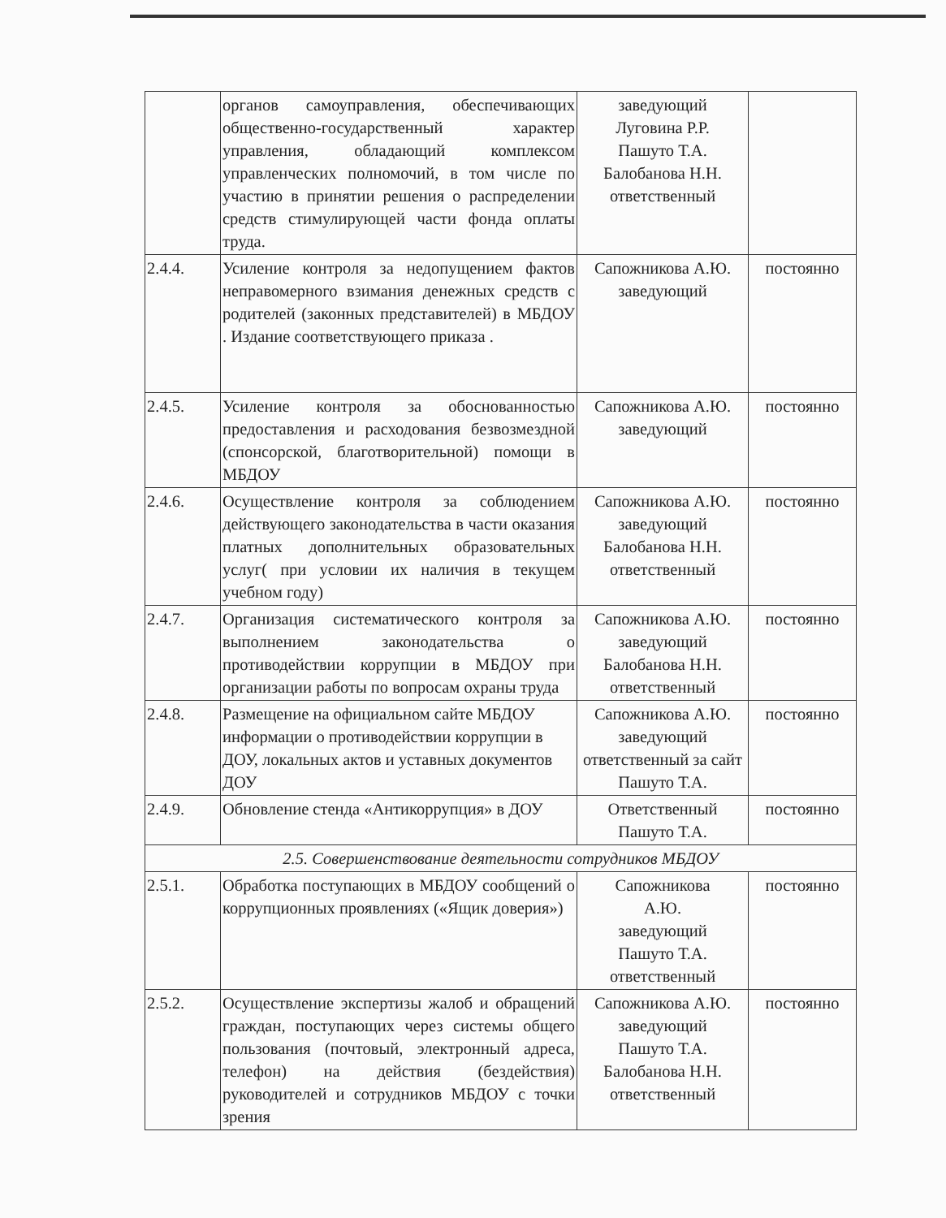| | органов самоуправления, обеспечивающих общественно-государственный характер управления, обладающий комплексом управленческих полномочий, в том числе по участию в принятии решения о распределении средств стимулирующей части фонда оплаты труда. | заведующий Луговина Р.Р. Пашуто Т.А. Балобанова Н.Н. ответственный | |
| 2.4.4. | Усиление контроля за недопущением фактов неправомерного взимания денежных средств с родителей (законных представителей) в МБДОУ . Издание соответствующего приказа . | Сапожникова А.Ю. заведующий | постоянно |
| 2.4.5. | Усиление контроля за обоснованностью предоставления и расходования безвозмездной (спонсорской, благотворительной) помощи в МБДОУ | Сапожникова А.Ю. заведующий | постоянно |
| 2.4.6. | Осуществление контроля за соблюдением действующего законодательства в части оказания платных дополнительных образовательных услуг( при условии их наличия в текущем учебном году) | Сапожникова А.Ю. заведующий Балобанова Н.Н. ответственный | постоянно |
| 2.4.7. | Организация систематического контроля за выполнением законодательства о противодействии коррупции в МБДОУ при организации работы по вопросам охраны труда | Сапожникова А.Ю. заведующий Балобанова Н.Н. ответственный | постоянно |
| 2.4.8. | Размещение на официальном сайте МБДОУ информации о противодействии коррупции в ДОУ, локальных актов и уставных документов ДОУ | Сапожникова А.Ю. заведующий ответственный за сайт Пашуто Т.А. | постоянно |
| 2.4.9. | Обновление стенда «Антикоррупция» в ДОУ | Ответственный Пашуто Т.А. | постоянно |
| 2.5. Совершенствование деятельности сотрудников МБДОУ | | | |
| 2.5.1. | Обработка поступающих в МБДОУ сообщений о коррупционных проявлениях («Ящик доверия») | Сапожникова А.Ю. заведующий Пашуто Т.А. ответственный | постоянно |
| 2.5.2. | Осуществление экспертизы жалоб и обращений граждан, поступающих через системы общего пользования (почтовый, электронный адреса, телефон) на действия (бездействия) руководителей и сотрудников МБДОУ с точки зрения | Сапожникова А.Ю. заведующий Пашуто Т.А. Балобанова Н.Н. ответственный | постоянно |